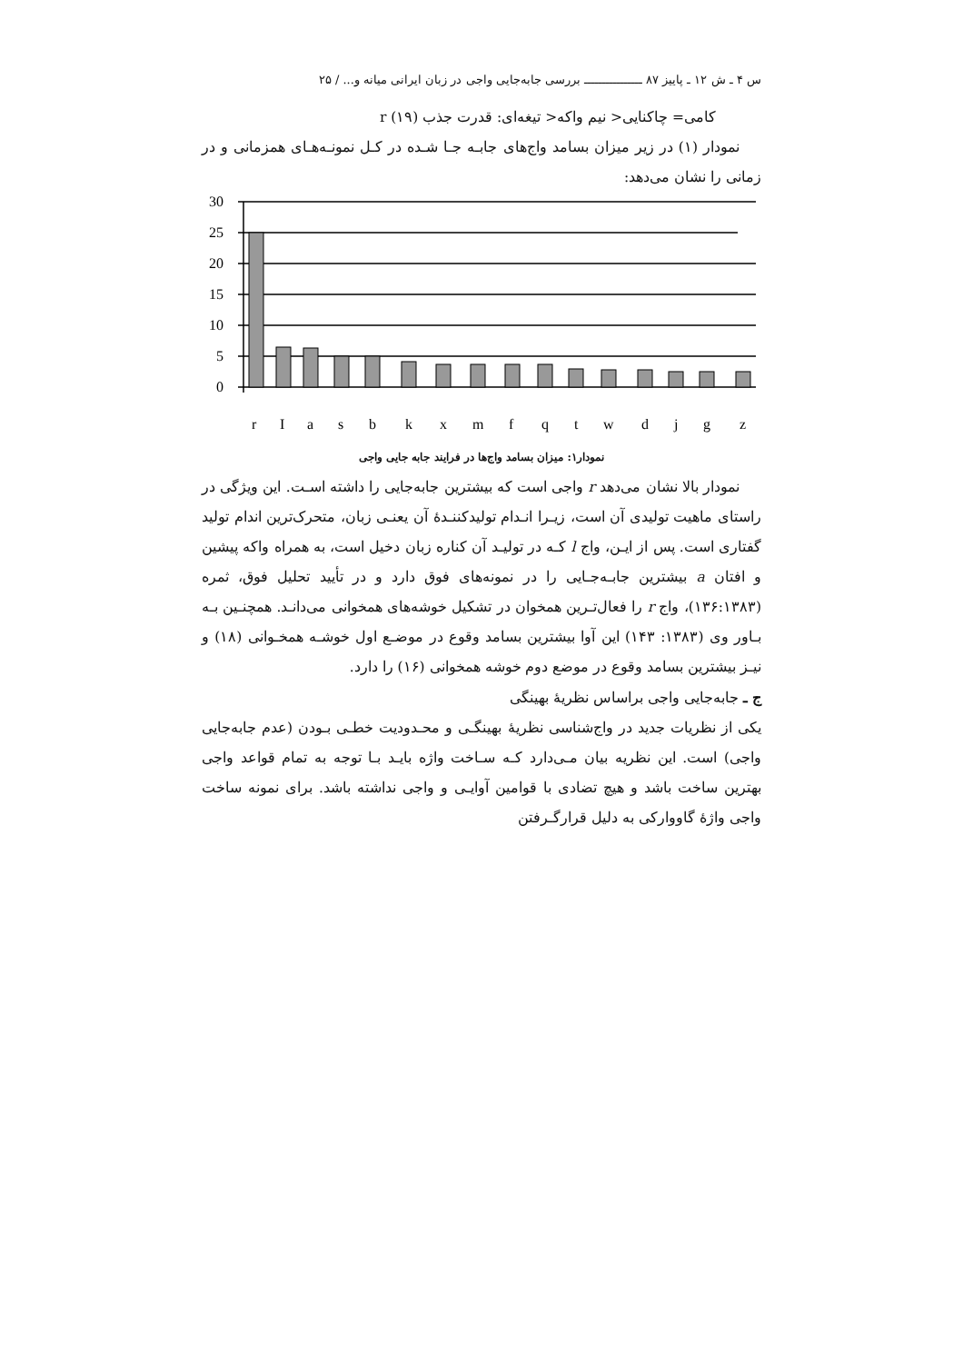س ۴ ـ ش ۱۲ ـ پاییز ۸۷ ــــــــــــــــ بررسی جابه‌جایی واجی در زبان ایرانی میانه و... / ۲۵
کامی= چاکنایی< نیم واکه< تیغه‌ای: قدرت جذب r (۱۹)
نمودار (۱) در زیر میزان بسامد واج‌های جابـه جـا شـده در کـل نمونـه‌هـای همزمانی و در زمانی را نشان می‌دهد:
30
25
20
15
10
5
0
r
I
a
s
b
k
x
m
f
q
t
w
d
j
g
z
نمودار۱: میزان بسامد واج‌ها در فرایند جابه جایی واجی
نمودار بالا نشان می‌دهد r واجی است که بیشترین جابه‌جایی را داشته اسـت. این ویژگی در راستای ماهیت تولیدی آن است، زیـرا انـدام تولیدکننـدۀ آن یعنـی زبان، متحرک‌ترین اندام تولید گفتاری است. پس از ایـن، واج l کـه در تولیـد آن کناره زبان دخیل است، به همراه واکه پیشین و افتان a بیشترین جابـه‌جـایی را در نمونه‌های فوق دارد و در تأیید تحلیل فوق، ثمره (۱۳۶:۱۳۸۳)، واج r را فعال‌تـرین همخوان در تشکیل خوشه‌های همخوانی می‌دانـد. همچنـین بـه بـاور وی (۱۳۸۳: ۱۴۳) این آوا بیشترین بسامد وقوع در موضـع اول خوشـه همخـوانی (۱۸) و نیـز بیشترین بسامد وقوع در موضع دوم خوشه همخوانی (۱۶) را دارد.
ج ـ جابه‌جایی واجی براساس نظریۀ بهینگی
یکی از نظریات جدید در واج‌شناسی نظریۀ بهینگـی و محـدودیت خطـی بـودن (عدم جابه‌جایی واجی) است. این نظریه بیان مـی‌دارد کـه سـاخت واژه بایـد بـا توجه به تمام قواعد واجی بهترین ساخت باشد و هیچ تضادی با قوامین آوایـی و واجی نداشته باشد. برای نمونه ساخت واجی واژۀ گاووارکی به دلیل قرارگـرفتن